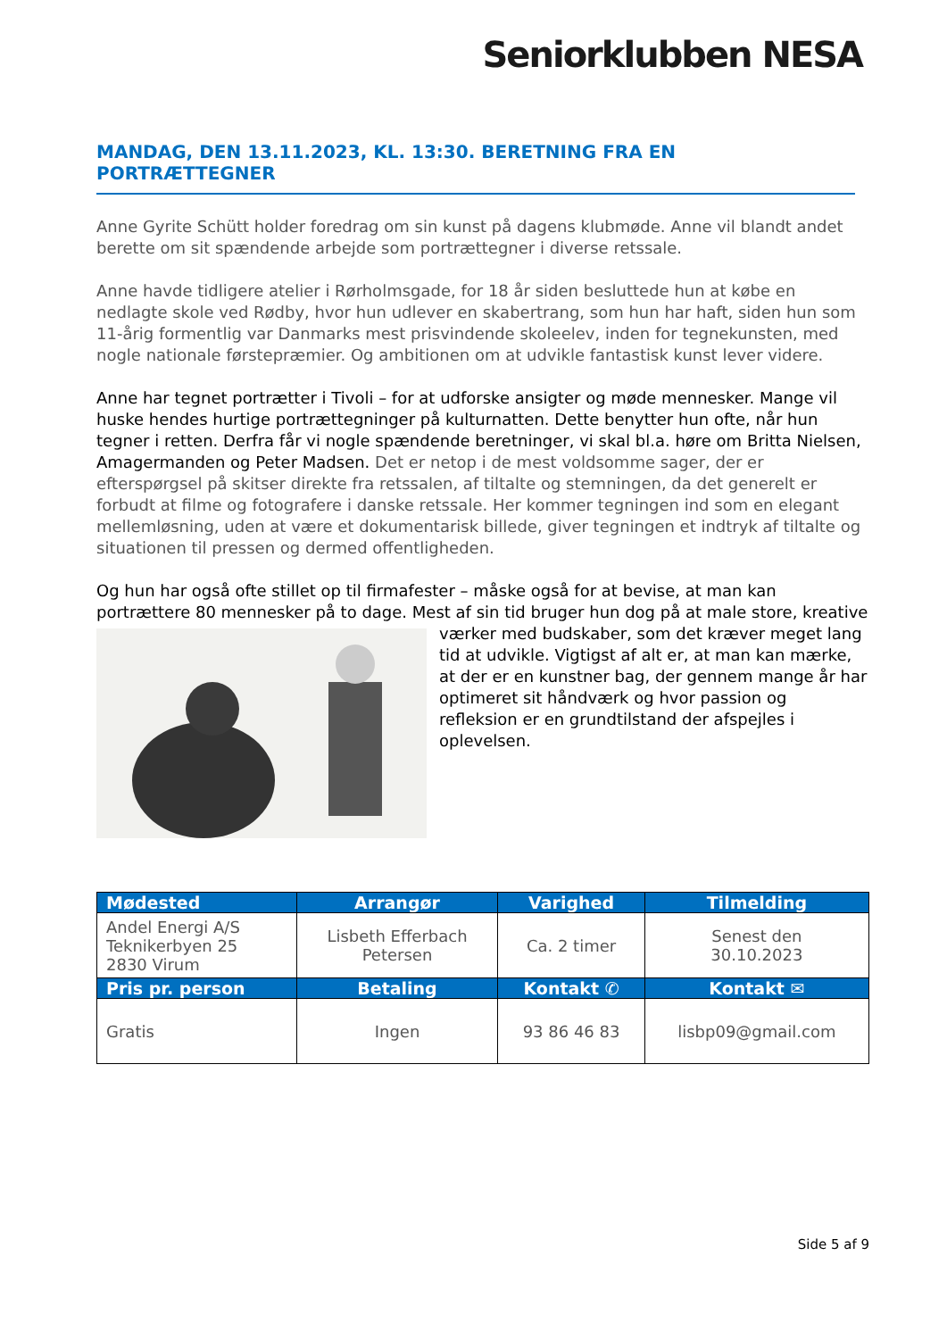Seniorklubben NESA
MANDAG, DEN 13.11.2023, KL. 13:30. BERETNING FRA EN PORTRÆTTEGNER
Anne Gyrite Schütt holder foredrag om sin kunst på dagens klubmøde. Anne vil blandt andet berette om sit spændende arbejde som portrættegner i diverse retssale.
Anne havde tidligere atelier i Rørholmsgade, for 18 år siden besluttede hun at købe en nedlagte skole ved Rødby, hvor hun udlever en skabertrang, som hun har haft, siden hun som 11-årig formentlig var Danmarks mest prisvindende skoleelev, inden for tegnekunsten, med nogle nationale førstepræmier. Og ambitionen om at udvikle fantastisk kunst lever videre.
Anne har tegnet portrætter i Tivoli – for at udforske ansigter og møde mennesker. Mange vil huske hendes hurtige portrættegninger på kulturnatten. Dette benytter hun ofte, når hun tegner i retten. Derfra får vi nogle spændende beretninger, vi skal bl.a. høre om Britta Nielsen, Amagermanden og Peter Madsen. Det er netop i de mest voldsomme sager, der er efterspørgsel på skitser direkte fra retssalen, af tiltalte og stemningen, da det generelt er forbudt at filme og fotografere i danske retssale. Her kommer tegningen ind som en elegant mellemløsning, uden at være et dokumentarisk billede, giver tegningen et indtryk af tiltalte og situationen til pressen og dermed offentligheden.
Og hun har også ofte stillet op til firmafester – måske også for at bevise, at man kan portrættere 80 mennesker på to dage. Mest af sin tid bruger hun dog på at male store, kreative værker med budskaber, som det kræver meget lang tid at udvikle. Vigtigst af alt er, at man kan mærke, at der er en kunstner bag, der gennem mange år har optimeret sit håndværk og hvor passion og refleksion er en grundtilstand der afspejles i oplevelsen.
| Mødested | Arrangør | Varighed | Tilmelding |
| --- | --- | --- | --- |
| Andel Energi A/S Teknikerbyen 25 2830 Virum | Lisbeth Efferbach Petersen | Ca. 2 timer | Senest den 30.10.2023 |
| Pris pr. person | Betaling | Kontakt ✆ | Kontakt ✉ |
| Gratis | Ingen | 93 86 46 83 | lisbp09@gmail.com |
Side 5 af 9